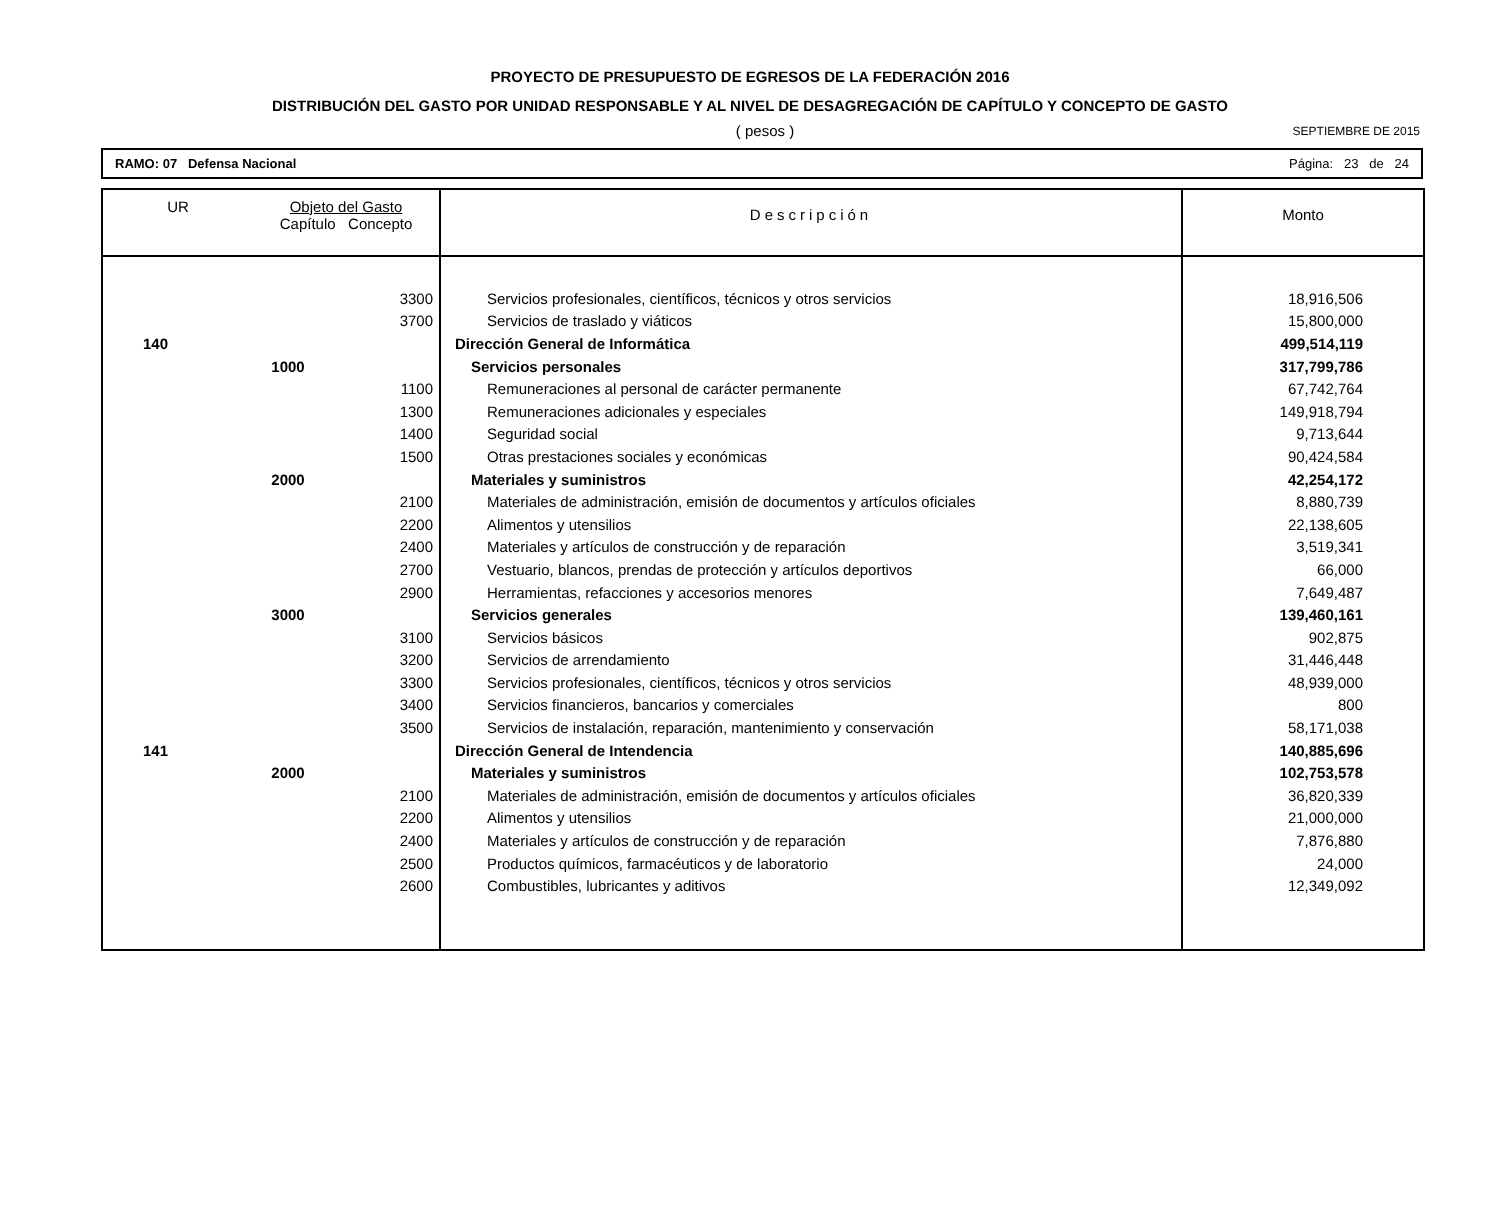PROYECTO DE PRESUPUESTO DE EGRESOS DE LA FEDERACIÓN 2016
DISTRIBUCIÓN DEL GASTO POR UNIDAD RESPONSABLE Y AL NIVEL DE DESAGREGACIÓN DE CAPÍTULO Y CONCEPTO DE GASTO
( pesos )
SEPTIEMBRE DE 2015
RAMO: 07 Defensa Nacional Página: 23 de 24
| UR | Objeto del Gasto Capítulo Concepto | | Descripción | Monto |
| --- | --- | --- | --- | --- |
| | | 3300 | Servicios profesionales, científicos, técnicos y otros servicios | 18,916,506 |
| | | 3700 | Servicios de traslado y viáticos | 15,800,000 |
| 140 | | | Dirección General de Informática | 499,514,119 |
| | 1000 | | Servicios personales | 317,799,786 |
| | | 1100 | Remuneraciones al personal de carácter permanente | 67,742,764 |
| | | 1300 | Remuneraciones adicionales y especiales | 149,918,794 |
| | | 1400 | Seguridad social | 9,713,644 |
| | | 1500 | Otras prestaciones sociales y económicas | 90,424,584 |
| | 2000 | | Materiales y suministros | 42,254,172 |
| | | 2100 | Materiales de administración, emisión de documentos y artículos oficiales | 8,880,739 |
| | | 2200 | Alimentos y utensilios | 22,138,605 |
| | | 2400 | Materiales y artículos de construcción y de reparación | 3,519,341 |
| | | 2700 | Vestuario, blancos, prendas de protección y artículos deportivos | 66,000 |
| | | 2900 | Herramientas, refacciones y accesorios menores | 7,649,487 |
| | 3000 | | Servicios generales | 139,460,161 |
| | | 3100 | Servicios básicos | 902,875 |
| | | 3200 | Servicios de arrendamiento | 31,446,448 |
| | | 3300 | Servicios profesionales, científicos, técnicos y otros servicios | 48,939,000 |
| | | 3400 | Servicios financieros, bancarios y comerciales | 800 |
| | | 3500 | Servicios de instalación, reparación, mantenimiento y conservación | 58,171,038 |
| 141 | | | Dirección General de Intendencia | 140,885,696 |
| | 2000 | | Materiales y suministros | 102,753,578 |
| | | 2100 | Materiales de administración, emisión de documentos y artículos oficiales | 36,820,339 |
| | | 2200 | Alimentos y utensilios | 21,000,000 |
| | | 2400 | Materiales y artículos de construcción y de reparación | 7,876,880 |
| | | 2500 | Productos químicos, farmacéuticos y de laboratorio | 24,000 |
| | | 2600 | Combustibles, lubricantes y aditivos | 12,349,092 |